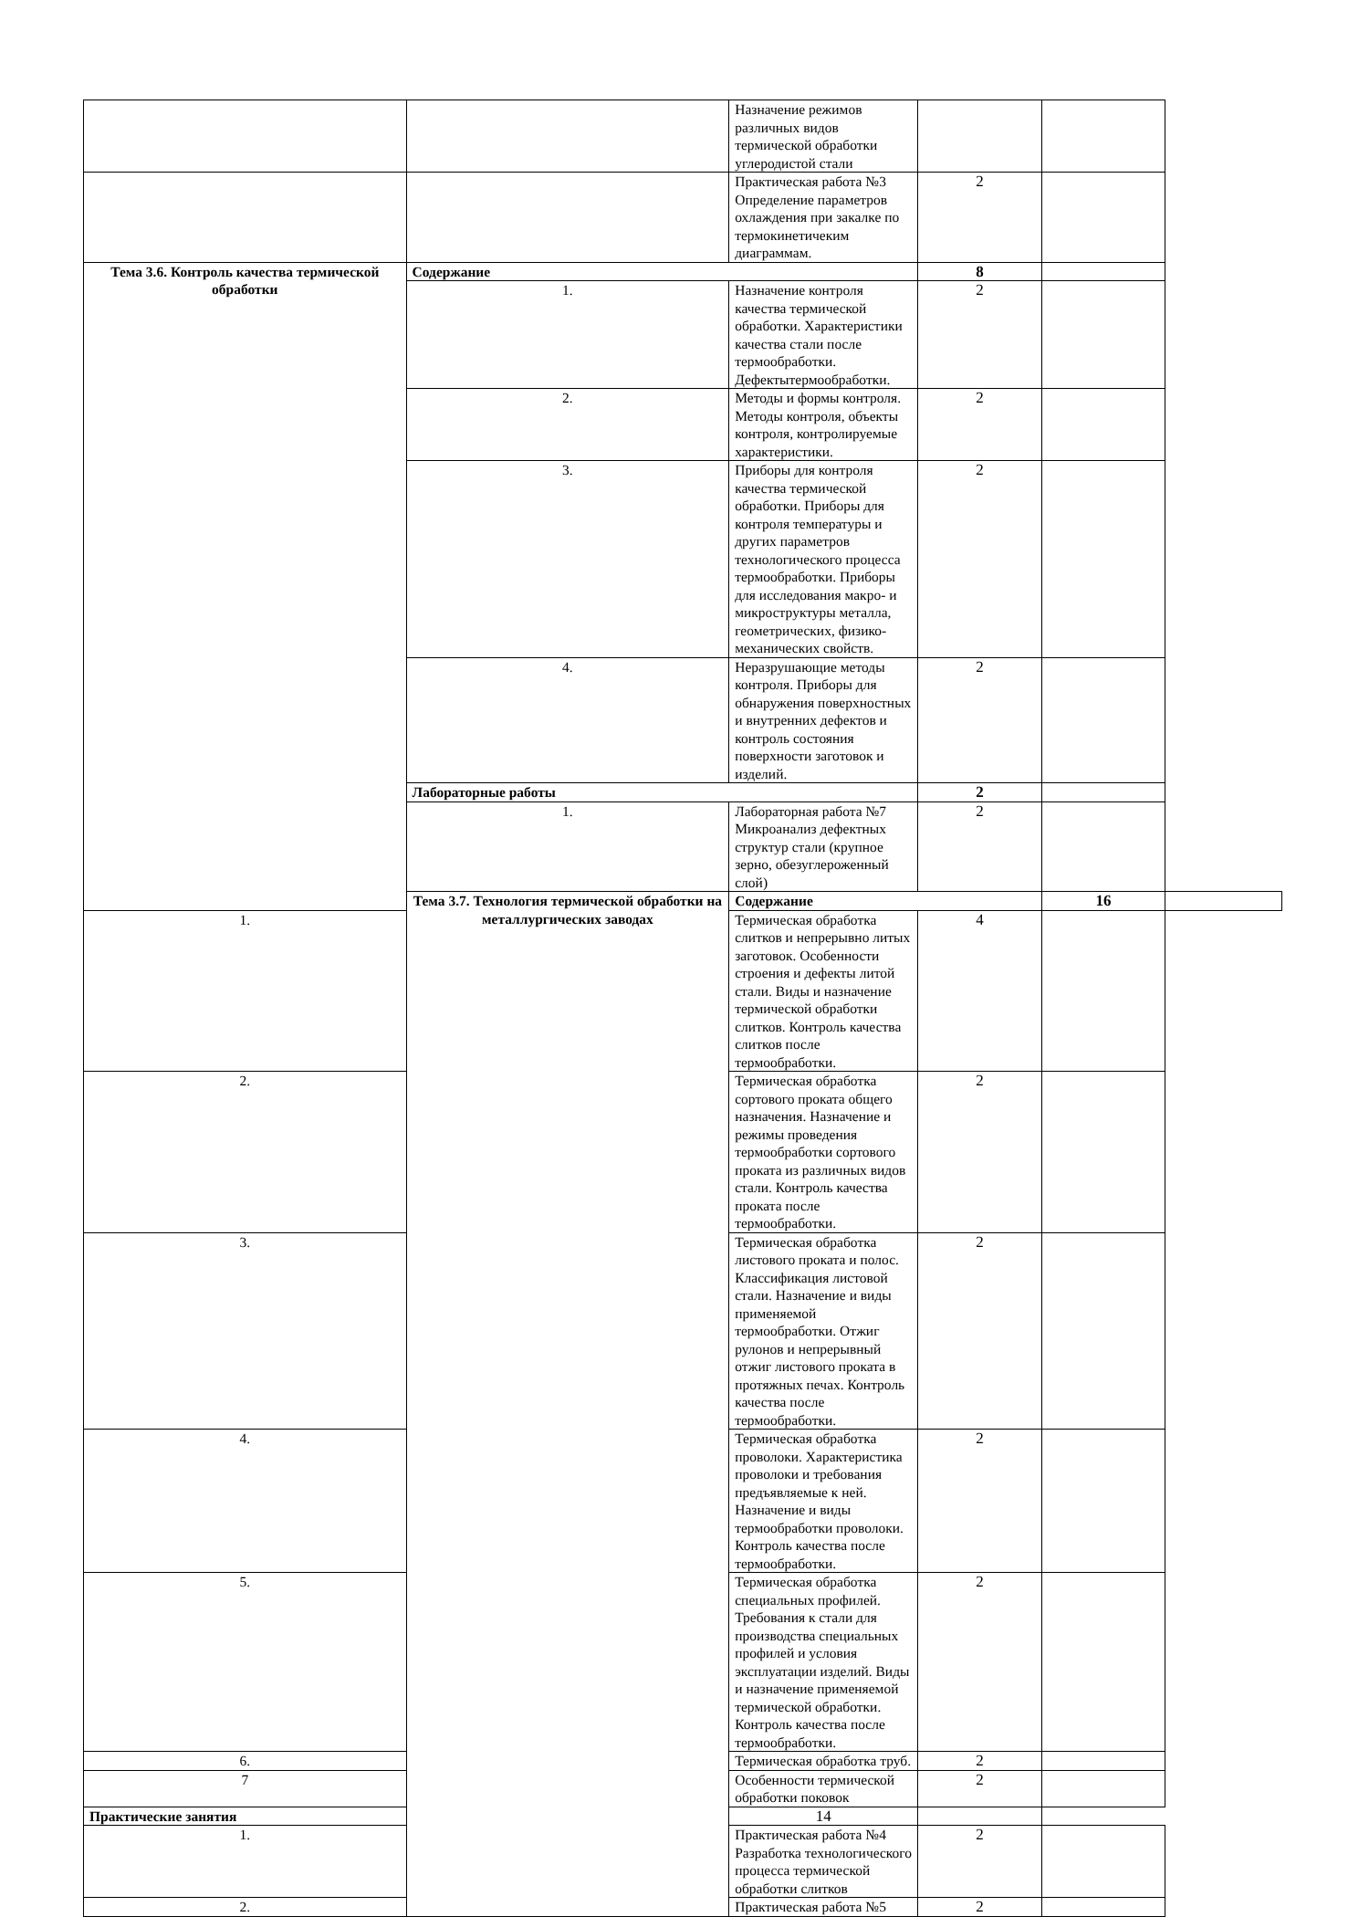| | | Назначение режимов различных видов термической обработки углеродистой стали | | | |
| | | Практическая работа №3 Определение параметров охлаждения при закалке по термокинетичеким диаграммам. | 2 | | |
| Тема 3.6. Контроль качества термической обработки | Содержание | | 8 | | |
| | 1. | Назначение контроля качества термической обработки. Характеристики качества стали после термообработки. Дефектытермообработки. | 2 | | |
| | 2. | Методы и формы контроля. Методы контроля, объекты контроля, контролируемые характеристики. | 2 | | |
| | 3. | Приборы для контроля качества термической обработки. Приборы для контроля температуры и других параметров технологического процесса термообработки. Приборы для исследования макро- и микроструктуры металла, геометрических, физико-механических свойств. | 2 | | |
| | 4. | Неразрушающие методы контроля. Приборы для обнаружения поверхностных и внутренних дефектов и контроль состояния поверхности заготовок и изделий. | 2 | | |
| | Лабораторные работы | | 2 | | |
| | 1. | Лабораторная работа №7 Микроанализ дефектных структур стали (крупное зерно, обезуглероженный слой) | 2 | | |
| | Тема 3.7. Технология термической обработки на металлургических заводах | Содержание | | 16 | |
| 1. | | Термическая обработка слитков и непрерывно литых заготовок. Особенности строения и дефекты литой стали. Виды и назначение термической обработки слитков. Контроль качества слитков после термообработки. | 4 | | |
| 2. | | Термическая обработка сортового проката общего назначения. Назначение и режимы проведения термообработки сортового проката из различных видов стали. Контроль качества проката после термообработки. | 2 | | |
| 3. | | Термическая обработка листового проката и полос. Классификация листовой стали. Назначение и виды применяемой термообработки. Отжиг рулонов и непрерывный отжиг листового проката в протяжных печах. Контроль качества после термообработки. | 2 | | |
| 4. | | Термическая обработка проволоки. Характеристика проволоки и требования предъявляемые к ней. Назначение и виды термообработки проволоки. Контроль качества после термообработки. | 2 | | |
| 5. | | Термическая обработка специальных профилей. Требования к стали для производства специальных профилей и условия эксплуатации изделий. Виды и назначение применяемой термической обработки. Контроль качества после термообработки. | 2 | | |
| 6. | | Термическая обработка труб. | 2 | | |
| 7 | | Особенности термической обработки поковок | 2 | | |
| Практические занятия | | 14 | | | |
| 1. | | Практическая работа №4 Разработка технологического процесса термической обработки слитков | 2 | | |
| 2. | | Практическая работа №5 | 2 | | |